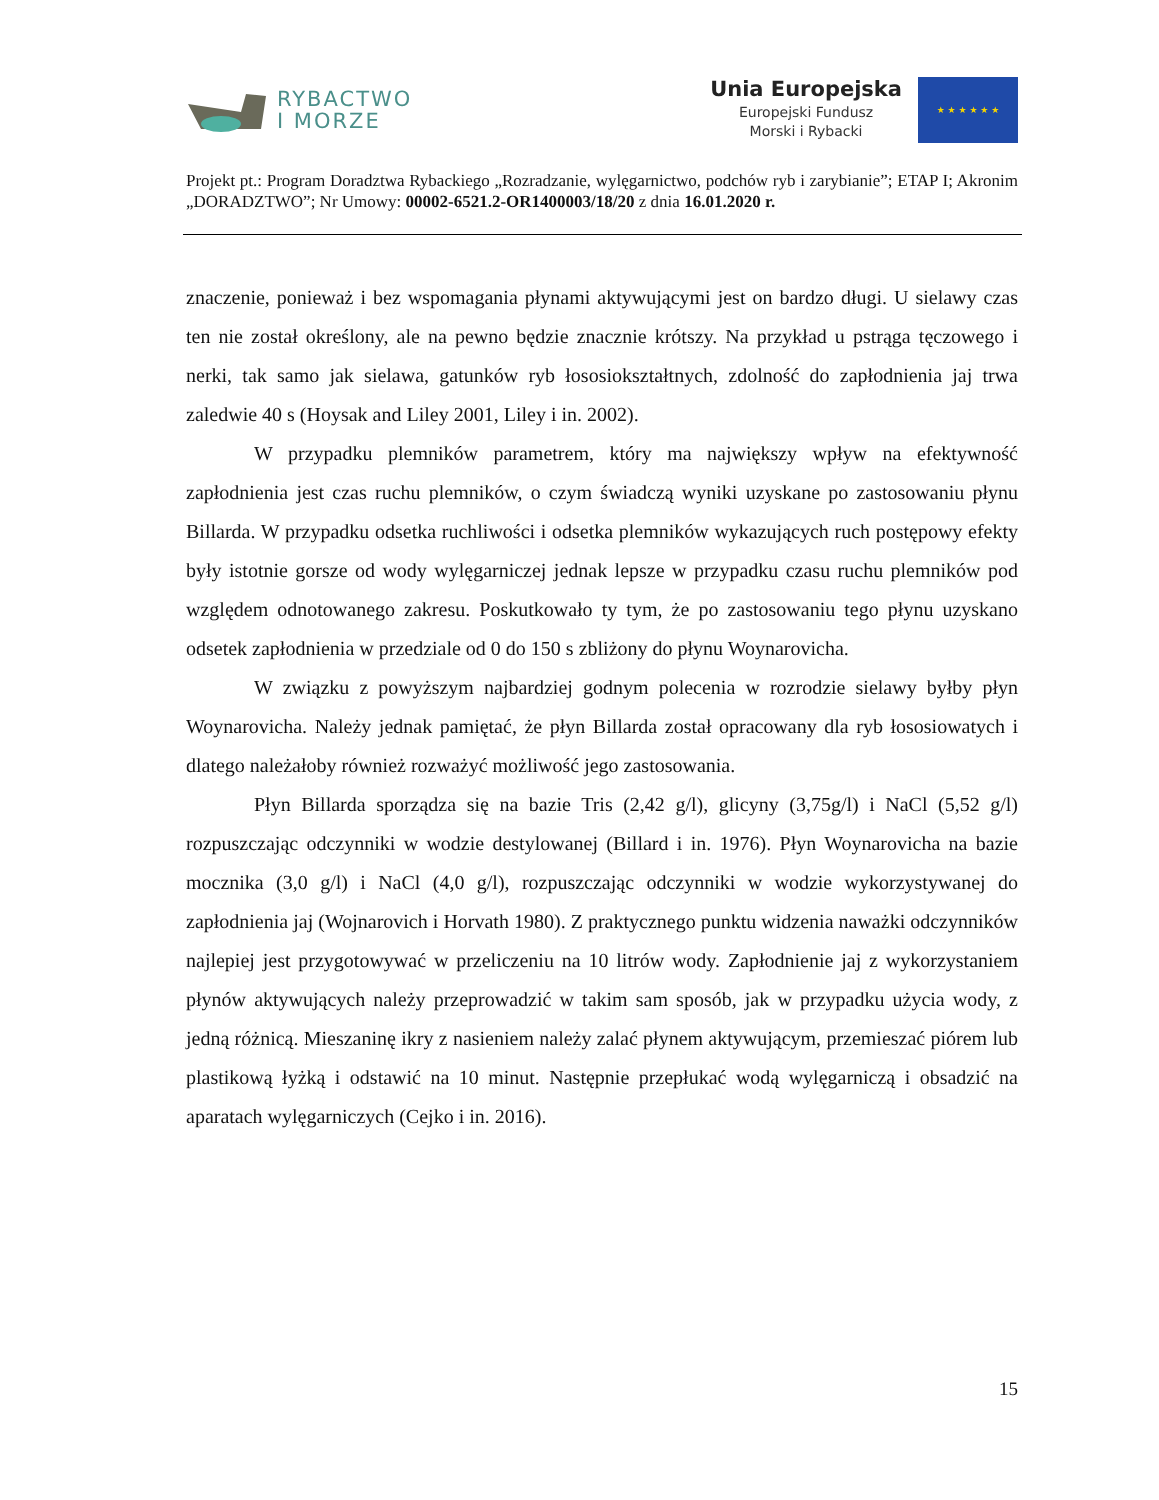RYBACTWO
I MORZE
Unia Europejska
Europejski Fundusz
Morski i Rybacki
★ ★ ★ ★ ★ ★
Projekt pt.: Program Doradztwa Rybackiego „Rozradzanie, wylęgarnictwo, podchów ryb i zarybianie”; ETAP I; Akronim „DORADZTWO”; Nr Umowy: 00002-6521.2-OR1400003/18/20 z dnia 16.01.2020 r.
znaczenie, ponieważ i bez wspomagania płynami aktywującymi jest on bardzo długi. U sielawy czas ten nie został określony, ale na pewno będzie znacznie krótszy. Na przykład u pstrąga tęczowego i nerki, tak samo jak sielawa, gatunków ryb łososiokształtnych, zdolność do zapłodnienia jaj trwa zaledwie 40 s (Hoysak and Liley 2001, Liley i in. 2002).
W przypadku plemników parametrem, który ma największy wpływ na efektywność zapłodnienia jest czas ruchu plemników, o czym świadczą wyniki uzyskane po zastosowaniu płynu Billarda. W przypadku odsetka ruchliwości i odsetka plemników wykazujących ruch postępowy efekty były istotnie gorsze od wody wylęgarniczej jednak lepsze w przypadku czasu ruchu plemników pod względem odnotowanego zakresu. Poskutkowało ty tym, że po zastosowaniu tego płynu uzyskano odsetek zapłodnienia w przedziale od 0 do 150 s zbliżony do płynu Woynarovicha.
W związku z powyższym najbardziej godnym polecenia w rozrodzie sielawy byłby płyn Woynarovicha. Należy jednak pamiętać, że płyn Billarda został opracowany dla ryb łososiowatych i dlatego należałoby również rozważyć możliwość jego zastosowania.
Płyn Billarda sporządza się na bazie Tris (2,42 g/l), glicyny (3,75g/l) i NaCl (5,52 g/l) rozpuszczając odczynniki w wodzie destylowanej (Billard i in. 1976). Płyn Woynarovicha na bazie mocznika (3,0 g/l) i NaCl (4,0 g/l), rozpuszczając odczynniki w wodzie wykorzystywanej do zapłodnienia jaj (Wojnarovich i Horvath 1980). Z praktycznego punktu widzenia naważki odczynników najlepiej jest przygotowywać w przeliczeniu na 10 litrów wody. Zapłodnienie jaj z wykorzystaniem płynów aktywujących należy przeprowadzić w takim sam sposób, jak w przypadku użycia wody, z jedną różnicą. Mieszaninę ikry z nasieniem należy zalać płynem aktywującym, przemieszać piórem lub plastikową łyżką i odstawić na 10 minut. Następnie przepłukać wodą wylęgarniczą i obsadzić na aparatach wylęgarniczych (Cejko i in. 2016).
15